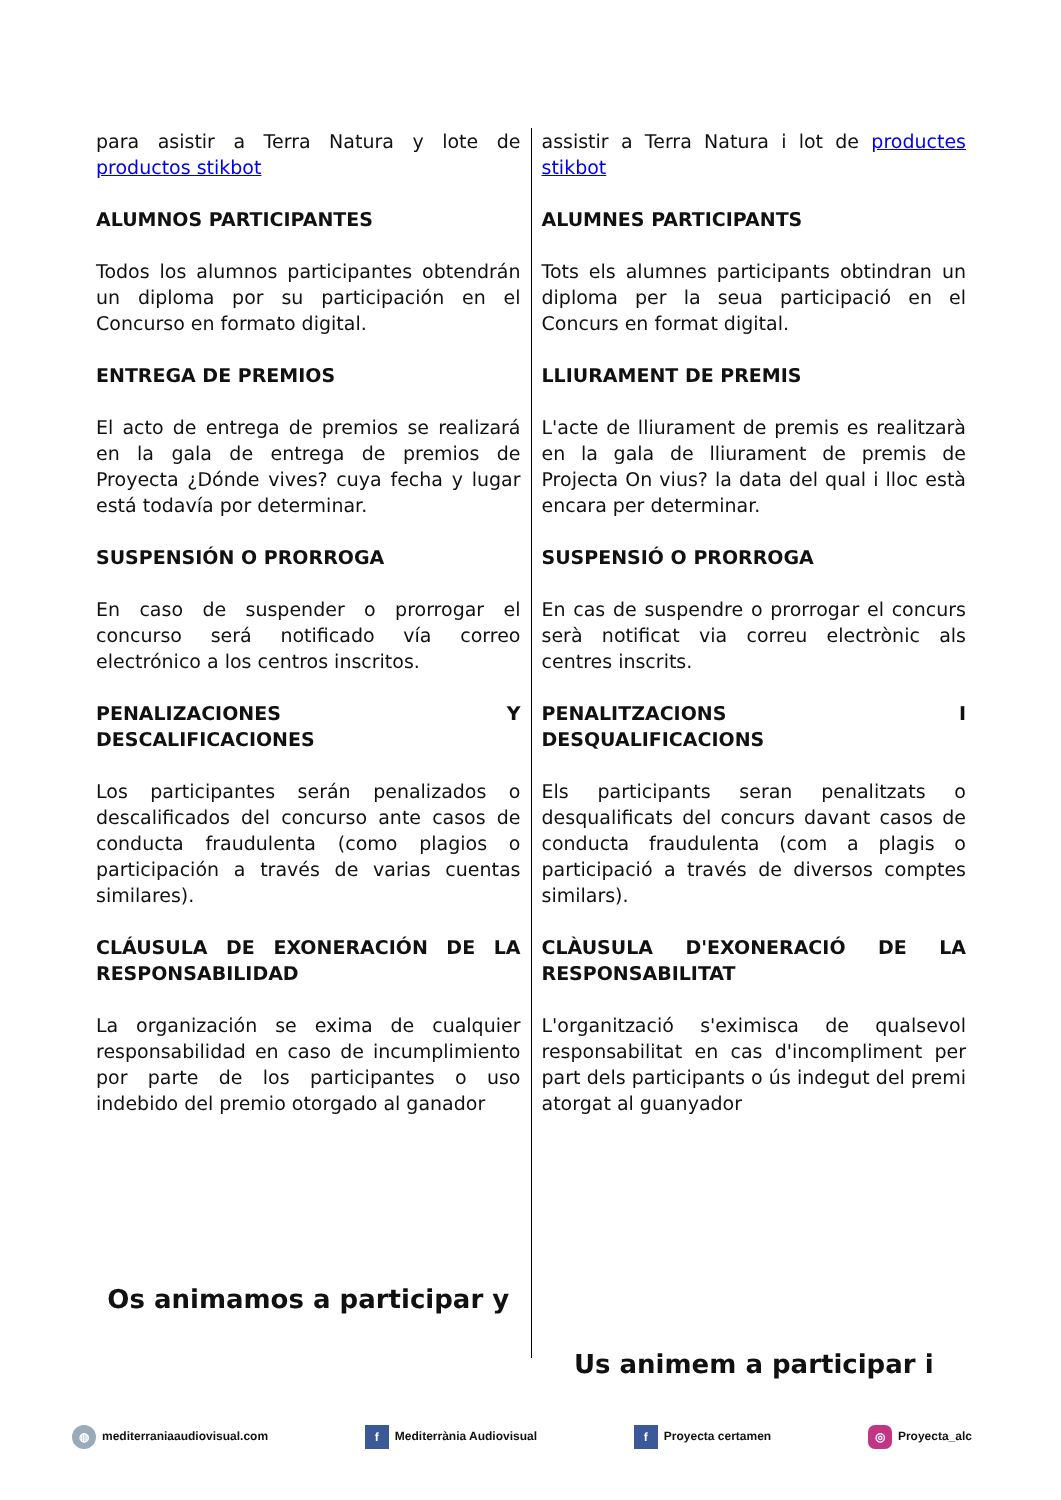para asistir a Terra Natura y lote de productos stikbot
ALUMNOS PARTICIPANTES
Todos los alumnos participantes obtendrán un diploma por su participación en el Concurso en formato digital.
ENTREGA DE PREMIOS
El acto de entrega de premios se realizará en la gala de entrega de premios de Proyecta ¿Dónde vives? cuya fecha y lugar está todavía por determinar.
SUSPENSIÓN O PRORROGA
En caso de suspender o prorrogar el concurso será notificado vía correo electrónico a los centros inscritos.
PENALIZACIONES Y DESCALIFICACIONES
Los participantes serán penalizados o descalificados del concurso ante casos de conducta fraudulenta (como plagios o participación a través de varias cuentas similares).
CLÁUSULA DE EXONERACIÓN DE LA RESPONSABILIDAD
La organización se exima de cualquier responsabilidad en caso de incumplimiento por parte de los participantes o uso indebido del premio otorgado al ganador
Os animamos a participar y
assistir a Terra Natura i lot de productes stikbot
ALUMNES PARTICIPANTS
Tots els alumnes participants obtindran un diploma per la seua participació en el Concurs en format digital.
LLIURAMENT DE PREMIS
L'acte de lliurament de premis es realitzarà en la gala de lliurament de premis de Projecta On vius? la data del qual i lloc està encara per determinar.
SUSPENSIÓ O PRORROGA
En cas de suspendre o prorrogar el concurs serà notificat via correu electrònic als centres inscrits.
PENALITZACIONS I DESQUALIFICACIONS
Els participants seran penalitzats o desqualificats del concurs davant casos de conducta fraudulenta (com a plagis o participació a través de diversos comptes similars).
CLÀUSULA D'EXONERACIÓ DE LA RESPONSABILITAT
L'organització s'eximisca de qualsevol responsabilitat en cas d'incompliment per part dels participants o ús indegut del premi atorgat al guanyador
Us animem a participar i
◍ mediterraniaaudiovisual.com f Mediterrània Audiovisual f Proyecta certamen ◎ Proyecta_alc